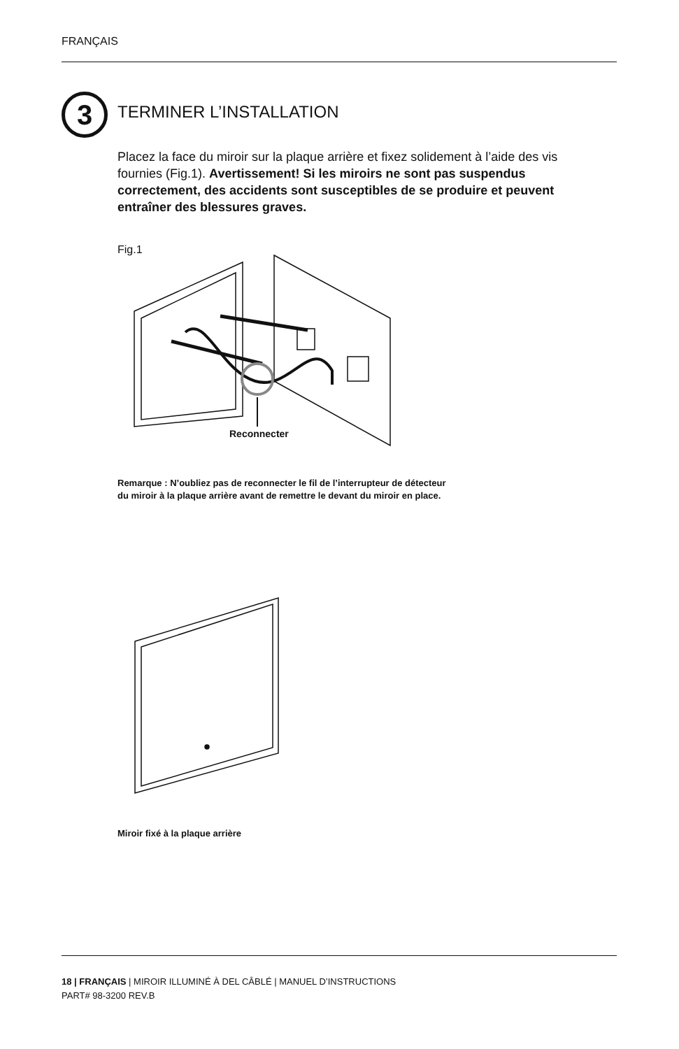FRANÇAIS
3 TERMINER L’INSTALLATION
Placez la face du miroir sur la plaque arrière et fixez solidement à l’aide des vis fournies (Fig.1). Avertissement! Si les miroirs ne sont pas suspendus correctement, des accidents sont susceptibles de se produire et peuvent entraîner des blessures graves.
Fig.1
Reconnecter
Remarque : N’oubliez pas de reconnecter le fil de l’interrupteur de détecteur
du miroir à la plaque arrière avant de remettre le devant du miroir en place.
Miroir fixé à la plaque arrière
18 | FRANÇAIS | MIROIR ILLUMINÉ À DEL CÂBLÉ | MANUEL D’INSTRUCTIONS
PART# 98-3200 REV.B